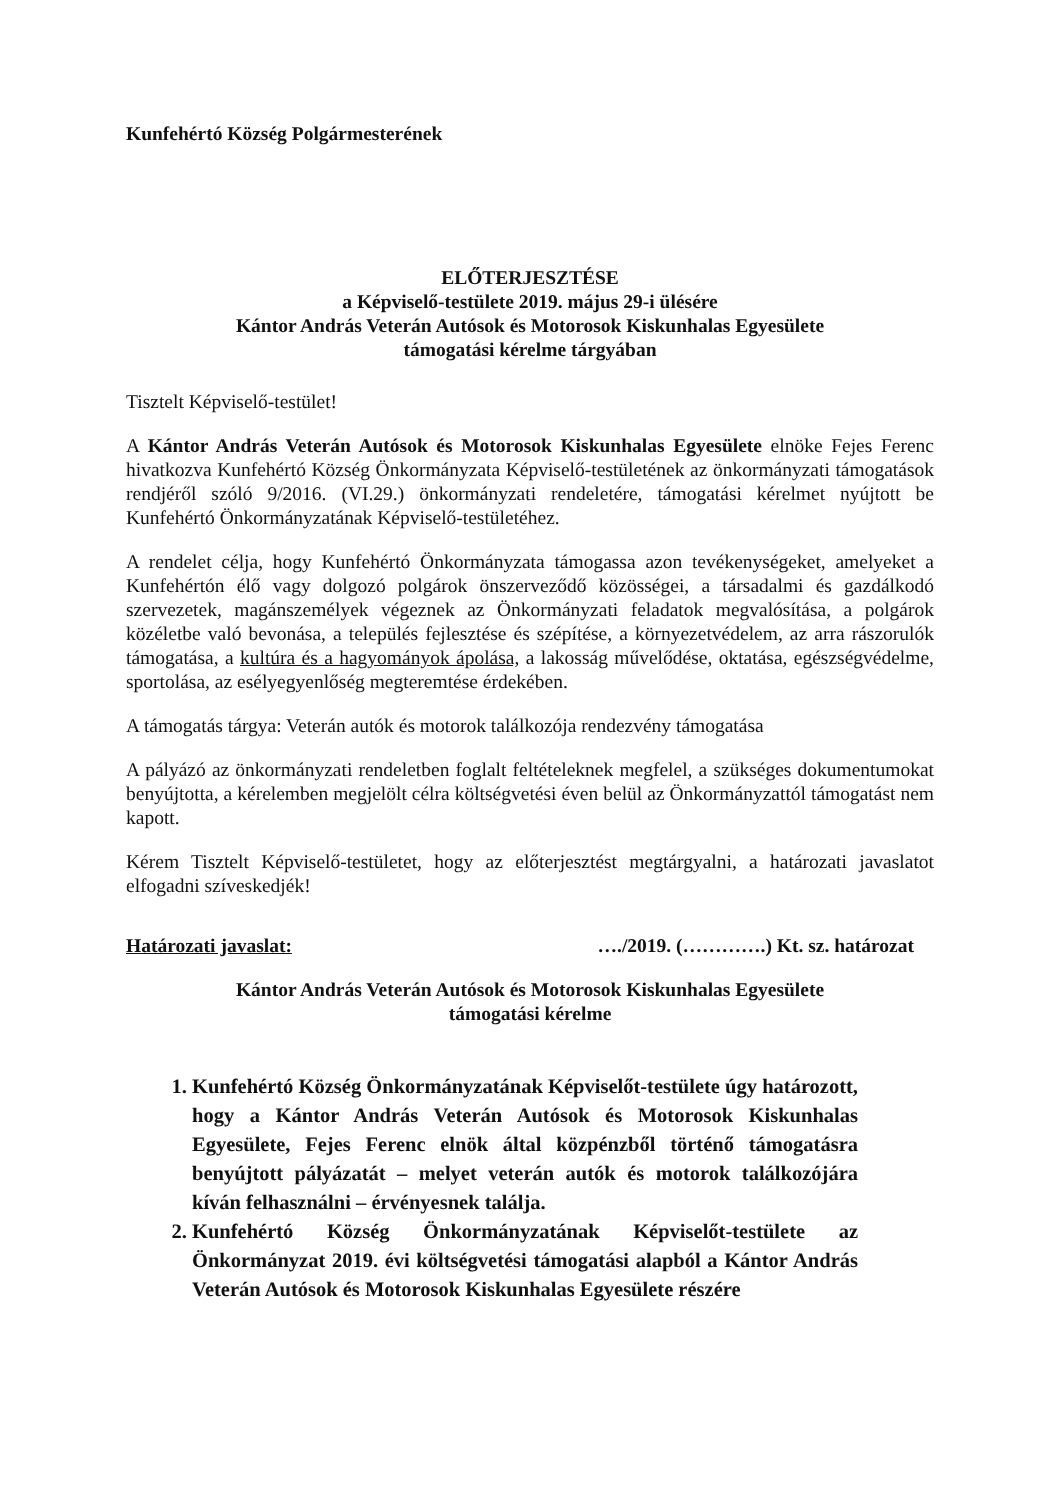Kunfehértó Község Polgármesterének
ELŐTERJESZTÉSE
a Képviselő-testülete 2019. május 29-i ülésére
Kántor András Veterán Autósok és Motorosok Kiskunhalas Egyesülete
támogatási kérelme tárgyában
Tisztelt Képviselő-testület!
A Kántor András Veterán Autósok és Motorosok Kiskunhalas Egyesülete elnöke Fejes Ferenc hivatkozva Kunfehértó Község Önkormányzata Képviselő-testületének az önkormányzati támogatások rendjéről szóló 9/2016. (VI.29.) önkormányzati rendeletére, támogatási kérelmet nyújtott be Kunfehértó Önkormányzatának Képviselő-testületéhez.
A rendelet célja, hogy Kunfehértó Önkormányzata támogassa azon tevékenységeket, amelyeket a Kunfehértón élő vagy dolgozó polgárok önszerveződő közösségei, a társadalmi és gazdálkodó szervezetek, magánszemélyek végeznek az Önkormányzati feladatok megvalósítása, a polgárok közéletbe való bevonása, a település fejlesztése és szépítése, a környezetvédelem, az arra rászorulók támogatása, a kultúra és a hagyományok ápolása, a lakosság művelődése, oktatása, egészségvédelme, sportolása, az esélyegyenlőség megteremtése érdekében.
A támogatás tárgya: Veterán autók és motorok találkozója rendezvény támogatása
A pályázó az önkormányzati rendeletben foglalt feltételeknek megfelel, a szükséges dokumentumokat benyújtotta, a kérelemben megjelölt célra költségvetési éven belül az Önkormányzattól támogatást nem kapott.
Kérem Tisztelt Képviselő-testületet, hogy az előterjesztést megtárgyalni, a határozati javaslatot elfogadni szíveskedjék!
Határozati javaslat: …./2019. (………….) Kt. sz. határozat
Kántor András Veterán Autósok és Motorosok Kiskunhalas Egyesülete
támogatási kérelme
1. Kunfehértó Község Önkormányzatának Képviselőt-testülete úgy határozott, hogy a Kántor András Veterán Autósok és Motorosok Kiskunhalas Egyesülete, Fejes Ferenc elnök által közpénzből történő támogatásra benyújtott pályázatát – melyet veterán autók és motorok találkozójára kíván felhasználni – érvényesnek találja.
2. Kunfehértó Község Önkormányzatának Képviselőt-testülete az Önkormányzat 2019. évi költségvetési támogatási alapból a Kántor András Veterán Autósok és Motorosok Kiskunhalas Egyesülete részére